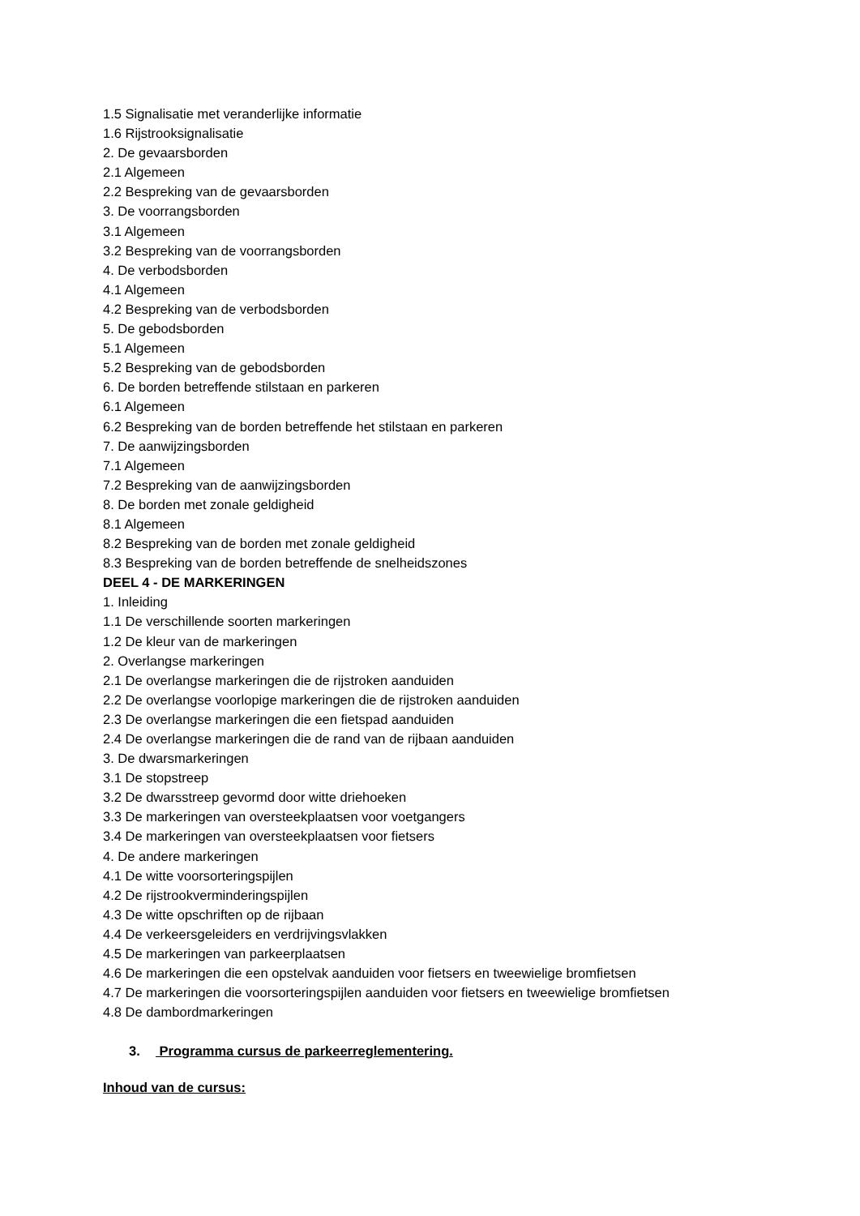1.5 Signalisatie met veranderlijke informatie
1.6 Rijstrooksignalisatie
2. De gevaarsborden
2.1 Algemeen
2.2 Bespreking van de gevaarsborden
3. De voorrangsborden
3.1 Algemeen
3.2 Bespreking van de voorrangsborden
4. De verbodsborden
4.1 Algemeen
4.2 Bespreking van de verbodsborden
5. De gebodsborden
5.1 Algemeen
5.2 Bespreking van de gebodsborden
6. De borden betreffende stilstaan en parkeren
6.1 Algemeen
6.2 Bespreking van de borden betreffende het stilstaan en parkeren
7. De aanwijzingsborden
7.1 Algemeen
7.2 Bespreking van de aanwijzingsborden
8. De borden met zonale geldigheid
8.1 Algemeen
8.2 Bespreking van de borden met zonale geldigheid
8.3 Bespreking van de borden betreffende de snelheidszones
DEEL 4 - DE MARKERINGEN
1. Inleiding
1.1 De verschillende soorten markeringen
1.2 De kleur van de markeringen
2. Overlangse markeringen
2.1 De overlangse markeringen die de rijstroken aanduiden
2.2 De overlangse voorlopige markeringen die de rijstroken aanduiden
2.3 De overlangse markeringen die een fietspad aanduiden
2.4 De overlangse markeringen die de rand van de rijbaan aanduiden
3. De dwarsmarkeringen
3.1 De stopstreep
3.2 De dwarsstreep gevormd door witte driehoeken
3.3 De markeringen van oversteekplaatsen voor voetgangers
3.4 De markeringen van oversteekplaatsen voor fietsers
4. De andere markeringen
4.1 De witte voorsorteringspijlen
4.2 De rijstrookverminderingspijlen
4.3 De witte opschriften op de rijbaan
4.4 De verkeersgeleiders en verdrijvingsvlakken
4.5 De markeringen van parkeerplaatsen
4.6 De markeringen die een opstelvak aanduiden voor fietsers en tweewielige bromfietsen
4.7 De markeringen die voorsorteringspijlen aanduiden voor fietsers en tweewielige bromfietsen
4.8 De dambordmarkeringen
3. Programma cursus de parkeerreglementering.
Inhoud van de cursus: